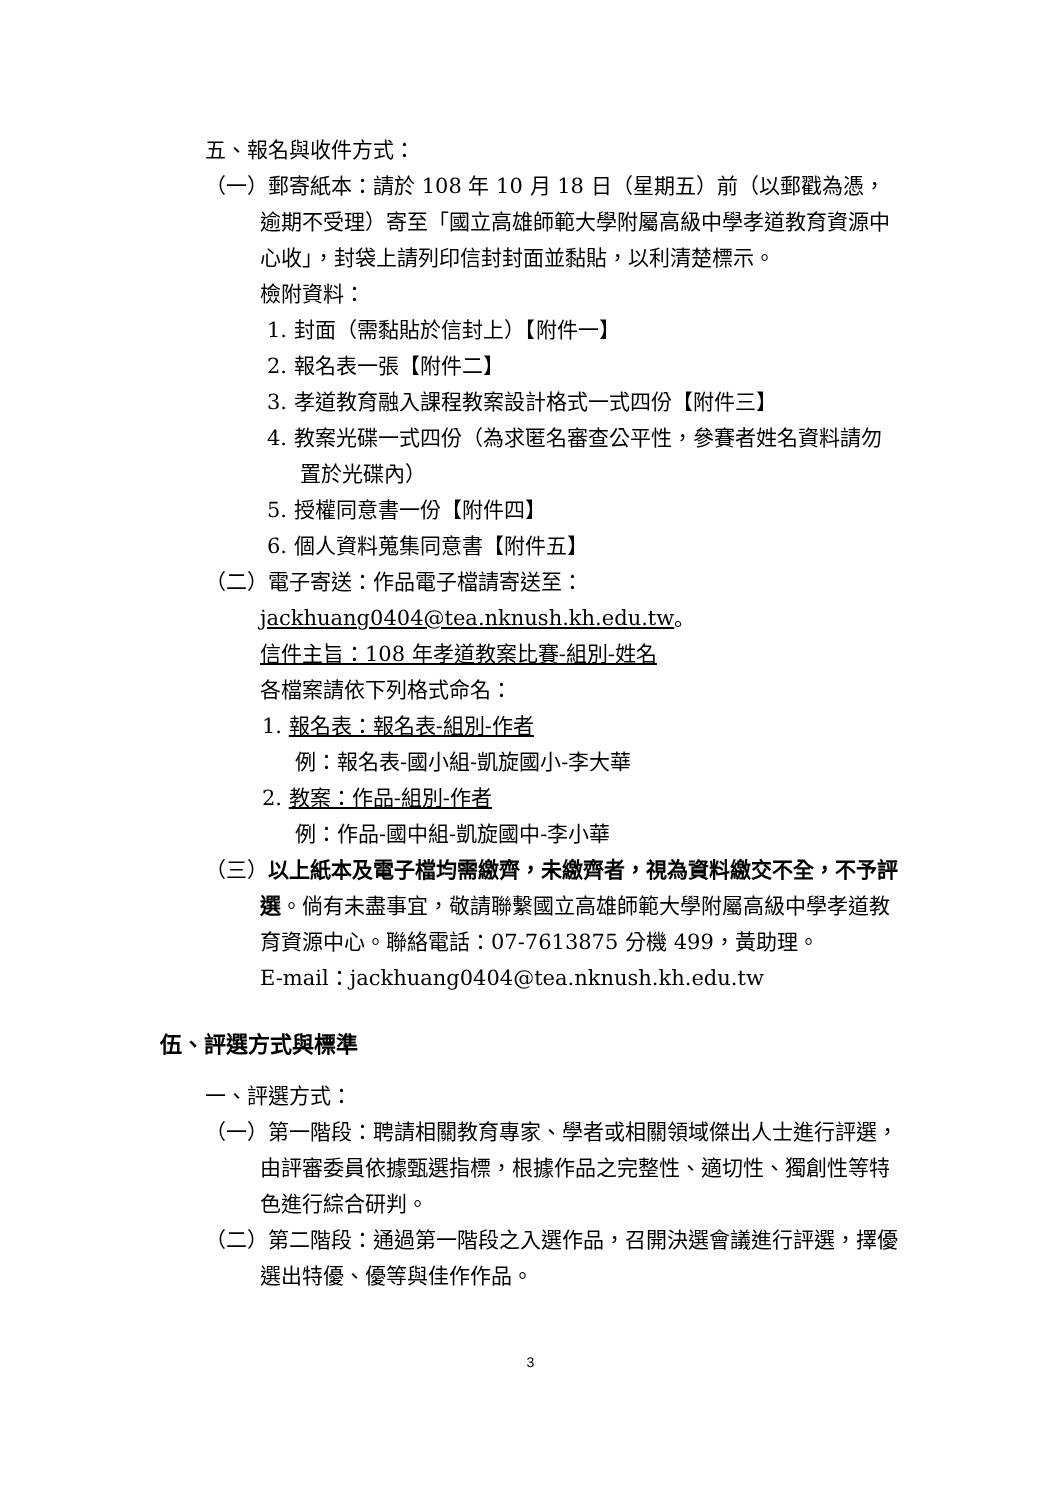五、報名與收件方式：
（一）郵寄紙本：請於 108 年 10 月 18 日（星期五）前（以郵戳為憑，逾期不受理）寄至「國立高雄師範大學附屬高級中學孝道教育資源中心收」，封袋上請列印信封封面並黏貼，以利清楚標示。
檢附資料：
1. 封面（需黏貼於信封上）【附件一】
2. 報名表一張【附件二】
3. 孝道教育融入課程教案設計格式一式四份【附件三】
4. 教案光碟一式四份（為求匿名審查公平性，參賽者姓名資料請勿置於光碟內）
5. 授權同意書一份【附件四】
6. 個人資料蒐集同意書【附件五】
（二）電子寄送：作品電子檔請寄送至：
jackhuang0404@tea.nknush.kh.edu.tw。
信件主旨：108 年孝道教案比賽-組別-姓名
各檔案請依下列格式命名：
1. 報名表：報名表-組別-作者
例：報名表-國小組-凱旋國小-李大華
2. 教案：作品-組別-作者
例：作品-國中組-凱旋國中-李小華
（三）以上紙本及電子檔均需繳齊，未繳齊者，視為資料繳交不全，不予評選。倘有未盡事宜，敬請聯繫國立高雄師範大學附屬高級中學孝道教育資源中心。聯絡電話：07-7613875 分機 499，黃助理。
E-mail：jackhuang0404@tea.nknush.kh.edu.tw
伍、評選方式與標準
一、評選方式：
（一）第一階段：聘請相關教育專家、學者或相關領域傑出人士進行評選，由評審委員依據甄選指標，根據作品之完整性、適切性、獨創性等特色進行綜合研判。
（二）第二階段：通過第一階段之入選作品，召開決選會議進行評選，擇優選出特優、優等與佳作作品。
3